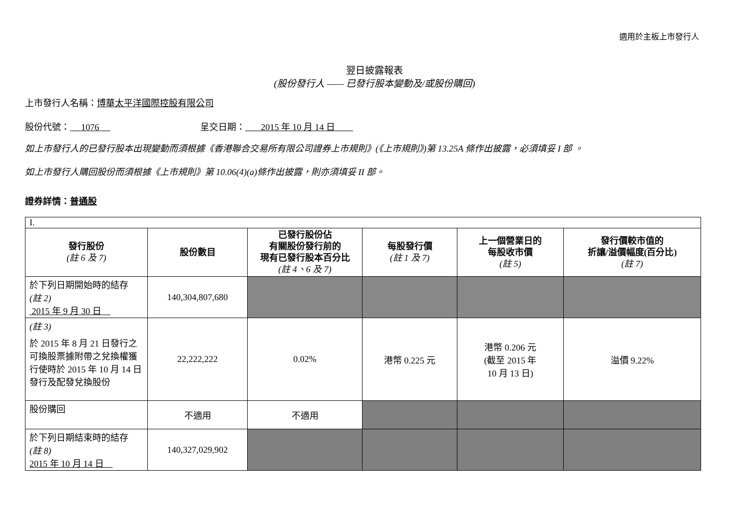適用於主板上市發行人
翌日披露報表
(股份發行人 —— 已發行股本變動及/或股份購回)
上市發行人名稱：博華太平洋國際控股有限公司
股份代號： 1076 呈交日期： 2015 年 10 月 14 日
如上市發行人的已發行股本出現變動而須根據《香港聯合交易所有限公司證券上市規則》(《上市規則》)第 13.25A 條作出披露，必須填妥 I 部 。
如上市發行人購回股份而須根據《上市規則》第 10.06(4)(a)條作出披露，則亦須填妥 II 部。
證券詳情：普通股
| I. | | | | | |
| 發行股份 (註 6 及 7) | 股份數目 | 已發行股份佔 有關股份發行前的 現有已發行股本百分比 (註 4、6 及 7) | 每股發行價 (註 1 及 7) | 上一個營業日的 每股收市價 (註 5) | 發行價較市值的 折讓/溢價幅度(百分比) (註 7) |
| 於下列日期開始時的結存 (註 2) 2015 年 9 月 30 日 | 140,304,807,680 | | | | |
| (註 3) 於 2015 年 8 月 21 日發行之可換股票據附帶之兌換權獲行使時於 2015 年 10 月 14 日發行及配發兌換股份 | 22,222,222 | 0.02% | 港幣 0.225 元 | 港幣 0.206 元 (截至 2015 年 10 月 13 日) | 溢價 9.22% |
| 股份購回 | 不適用 | 不適用 | | | |
| 於下列日期結束時的結存 (註 8) 2015 年 10 月 14 日 | 140,327,029,902 | | | | |